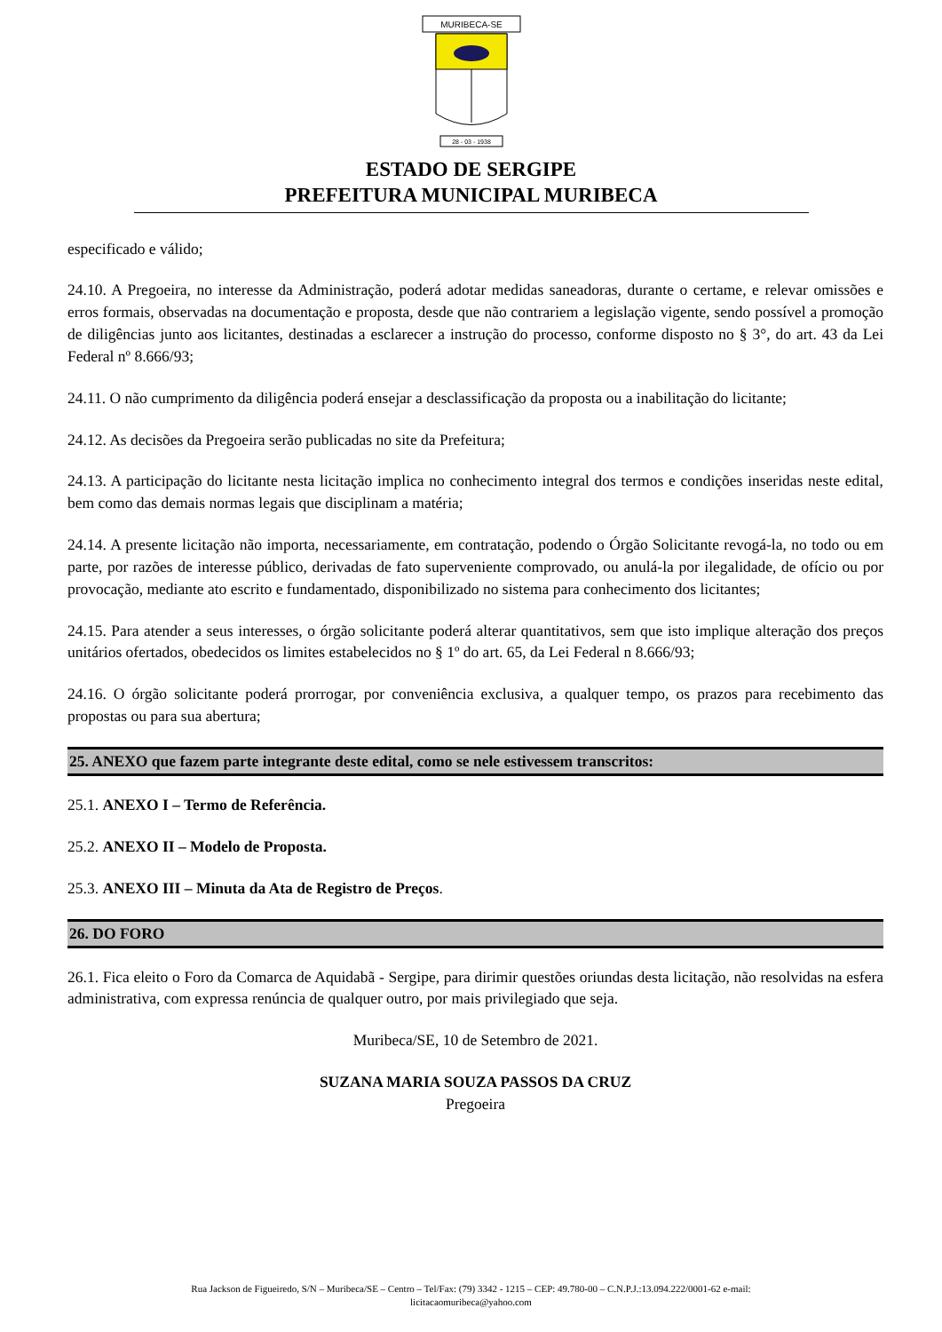MURIBECA-SE
28 - 03 - 1938
ESTADO DE SERGIPE
PREFEITURA MUNICIPAL MURIBECA
especificado e válido;
24.10. A Pregoeira, no interesse da Administração, poderá adotar medidas saneadoras, durante o certame, e relevar omissões e erros formais, observadas na documentação e proposta, desde que não contrariem a legislação vigente, sendo possível a promoção de diligências junto aos licitantes, destinadas a esclarecer a instrução do processo, conforme disposto no § 3°, do art. 43 da Lei Federal nº 8.666/93;
24.11. O não cumprimento da diligência poderá ensejar a desclassificação da proposta ou a inabilitação do licitante;
24.12. As decisões da Pregoeira serão publicadas no site da Prefeitura;
24.13. A participação do licitante nesta licitação implica no conhecimento integral dos termos e condições inseridas neste edital, bem como das demais normas legais que disciplinam a matéria;
24.14. A presente licitação não importa, necessariamente, em contratação, podendo o Órgão Solicitante revogá-la, no todo ou em parte, por razões de interesse público, derivadas de fato superveniente comprovado, ou anulá-la por ilegalidade, de ofício ou por provocação, mediante ato escrito e fundamentado, disponibilizado no sistema para conhecimento dos licitantes;
24.15. Para atender a seus interesses, o órgão solicitante poderá alterar quantitativos, sem que isto implique alteração dos preços unitários ofertados, obedecidos os limites estabelecidos no § 1º do art. 65, da Lei Federal n 8.666/93;
24.16. O órgão solicitante poderá prorrogar, por conveniência exclusiva, a qualquer tempo, os prazos para recebimento das propostas ou para sua abertura;
25. ANEXO que fazem parte integrante deste edital, como se nele estivessem transcritos:
25.1. ANEXO I – Termo de Referência.
25.2. ANEXO II – Modelo de Proposta.
25.3. ANEXO III – Minuta da Ata de Registro de Preços.
26. DO FORO
26.1. Fica eleito o Foro da Comarca de Aquidabã - Sergipe, para dirimir questões oriundas desta licitação, não resolvidas na esfera administrativa, com expressa renúncia de qualquer outro, por mais privilegiado que seja.
Muribeca/SE, 10 de Setembro de 2021.
SUZANA MARIA SOUZA PASSOS DA CRUZ
Pregoeira
Rua Jackson de Figueiredo, S/N – Muribeca/SE – Centro – Tel/Fax: (79) 3342 - 1215 – CEP: 49.780-00 – C.N.P.J.:13.094.222/0001-62 e-mail:
licitacaomuribeca@yahoo.com